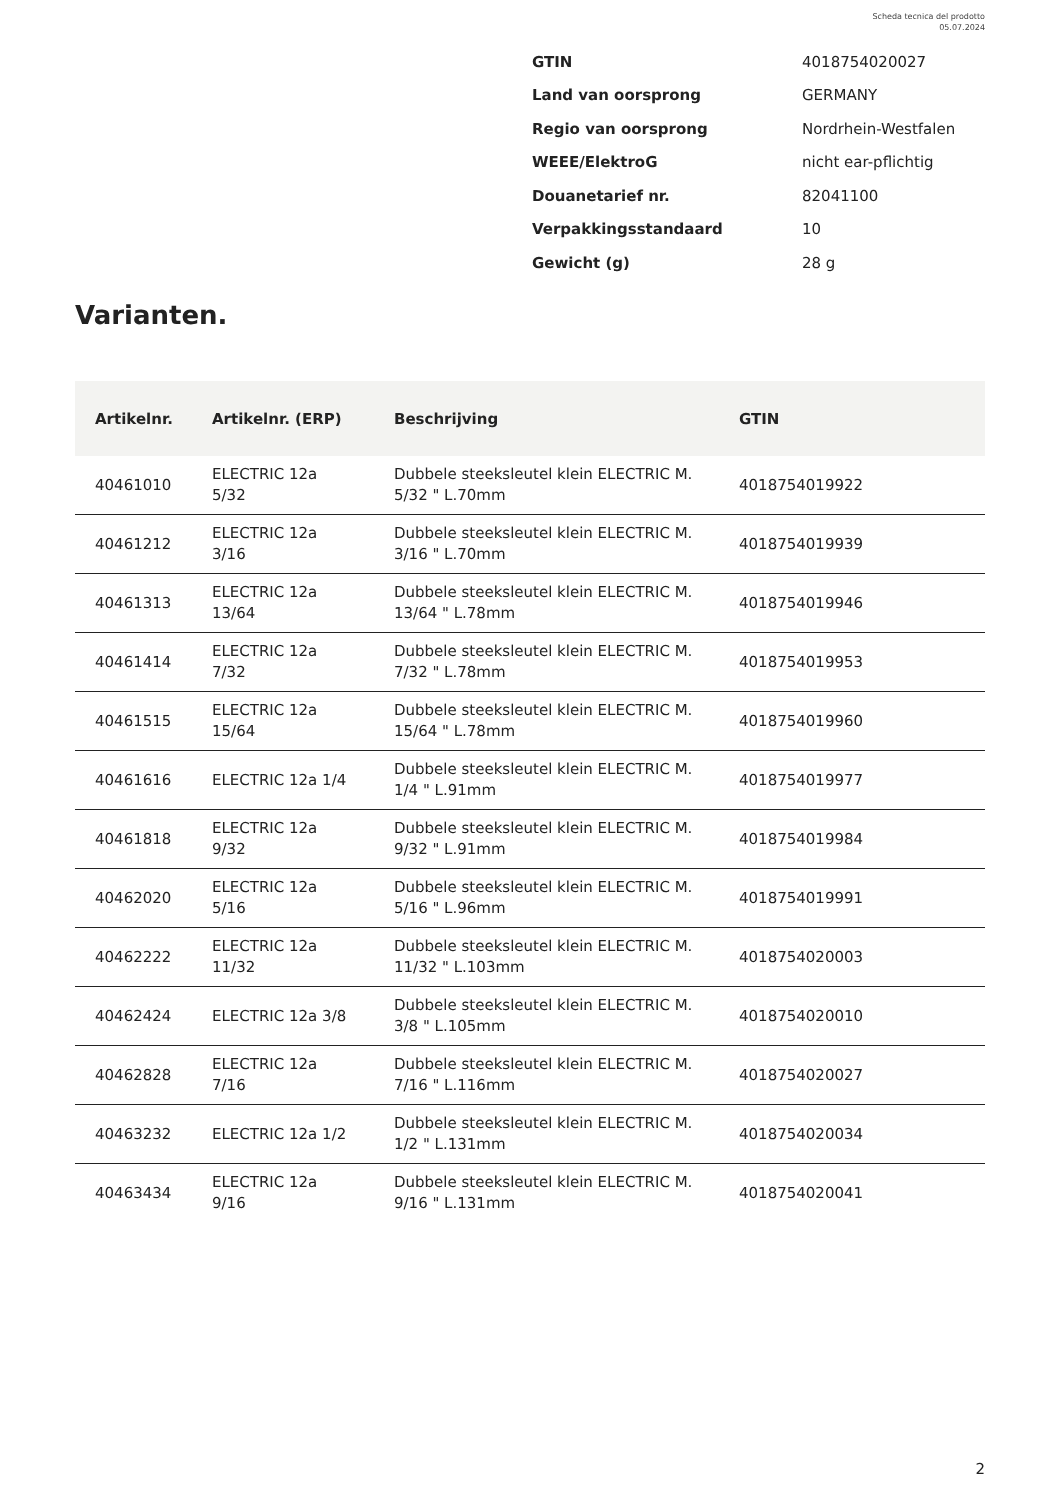Scheda tecnica del prodotto
05.07.2024
| GTIN | 4018754020027 |
| Land van oorsprong | GERMANY |
| Regio van oorsprong | Nordrhein-Westfalen |
| WEEE/ElektroG | nicht ear-pflichtig |
| Douanetarief nr. | 82041100 |
| Verpakkingsstandaard | 10 |
| Gewicht (g) | 28 g |
Varianten.
| Artikelnr. | Artikelnr. (ERP) | Beschrijving | GTIN |
| --- | --- | --- | --- |
| 40461010 | ELECTRIC 12a 5/32 | Dubbele steeksleutel klein ELECTRIC M. 5/32 " L.70mm | 4018754019922 |
| 40461212 | ELECTRIC 12a 3/16 | Dubbele steeksleutel klein ELECTRIC M. 3/16 " L.70mm | 4018754019939 |
| 40461313 | ELECTRIC 12a 13/64 | Dubbele steeksleutel klein ELECTRIC M. 13/64 " L.78mm | 4018754019946 |
| 40461414 | ELECTRIC 12a 7/32 | Dubbele steeksleutel klein ELECTRIC M. 7/32 " L.78mm | 4018754019953 |
| 40461515 | ELECTRIC 12a 15/64 | Dubbele steeksleutel klein ELECTRIC M. 15/64 " L.78mm | 4018754019960 |
| 40461616 | ELECTRIC 12a 1/4 | Dubbele steeksleutel klein ELECTRIC M. 1/4 " L.91mm | 4018754019977 |
| 40461818 | ELECTRIC 12a 9/32 | Dubbele steeksleutel klein ELECTRIC M. 9/32 " L.91mm | 4018754019984 |
| 40462020 | ELECTRIC 12a 5/16 | Dubbele steeksleutel klein ELECTRIC M. 5/16 " L.96mm | 4018754019991 |
| 40462222 | ELECTRIC 12a 11/32 | Dubbele steeksleutel klein ELECTRIC M. 11/32 " L.103mm | 4018754020003 |
| 40462424 | ELECTRIC 12a 3/8 | Dubbele steeksleutel klein ELECTRIC M. 3/8 " L.105mm | 4018754020010 |
| 40462828 | ELECTRIC 12a 7/16 | Dubbele steeksleutel klein ELECTRIC M. 7/16 " L.116mm | 4018754020027 |
| 40463232 | ELECTRIC 12a 1/2 | Dubbele steeksleutel klein ELECTRIC M. 1/2 " L.131mm | 4018754020034 |
| 40463434 | ELECTRIC 12a 9/16 | Dubbele steeksleutel klein ELECTRIC M. 9/16 " L.131mm | 4018754020041 |
2